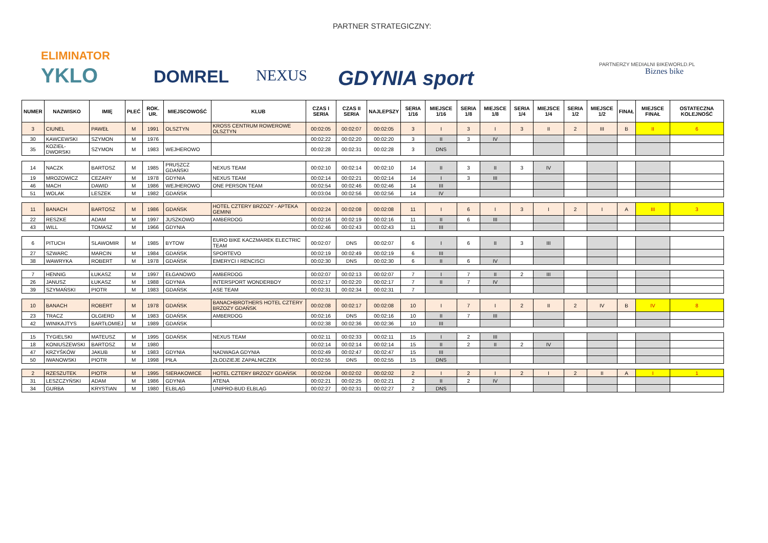PARTNER STRATEGICZNY:
ELIMINATOR
YKLO
DOMREL NEXUS GDYNIA sport
PARTNERZY MEDIALNI BIKEWORLD.PL
Biznes bike
| NUMER | NAZWISKO | IMIĘ | PŁEĆ | ROK. UR. | MIEJSCOWOŚĆ | KLUB | CZAS I SERIA | CZAS II SERIA | NAJLEPSZY | SERIA 1/16 | MIEJSCE 1/16 | SERIA 1/8 | MIEJSCE 1/8 | SERIA 1/4 | MIEJSCE 1/4 | SERIA 1/2 | MIEJSCE 1/2 | FINAŁ | MIEJSCE FINAŁ | OSTATECZNA KOLEJNOŚĆ |
| --- | --- | --- | --- | --- | --- | --- | --- | --- | --- | --- | --- | --- | --- | --- | --- | --- | --- | --- | --- | --- |
| 3 | CIUNEL | PAWEŁ | M | 1991 | OLSZTYN | KROSS CENTRUM ROWEROWE OLSZTYN | 00:02:05 | 00:02:07 | 00:02:05 | 3 | I | 3 | I | 3 | II | 2 | III | B | II | 6 |
| 30 | KAWCEWSKI | SZYMON | M | 1976 | | | 00:02:22 | 00:02:20 | 00:02:20 | 3 | II | 3 | IV | | | | | | | |
| 35 | KOZIEŁ-DWORSKI | SZYMON | M | 1983 | WEJHEROWO | | 00:02:28 | 00:02:31 | 00:02:28 | 3 | DNS | | | | | | | | | |
| 14 | NACZK | BARTOSZ | M | 1985 | PRUSZCZ GDAŃSKI | NEXUS TEAM | 00:02:10 | 00:02:14 | 00:02:10 | 14 | II | 3 | II | 3 | IV | | | | | |
| 19 | MROZOWICZ | CEZARY | M | 1978 | GDYNIA | NEXUS TEAM | 00:02:14 | 00:02:21 | 00:02:14 | 14 | I | 3 | III | | | | | | | |
| 46 | MACH | DAWID | M | 1986 | WEJHEROWO | ONE PERSON TEAM | 00:02:54 | 00:02:46 | 00:02:46 | 14 | III | | | | | | | | | |
| 51 | WOLAK | LESZEK | M | 1982 | GDAŃSK | | 00:03:04 | 00:02:56 | 00:02:56 | 14 | IV | | | | | | | | | |
| 11 | BANACH | BARTOSZ | M | 1986 | GDAŃSK | HOTEL CZTERY BRZOZY - APTEKA GEMINI | 00:02:24 | 00:02:08 | 00:02:08 | 11 | I | 6 | I | 3 | I | 2 | I | A | III | 3 |
| 22 | RESZKE | ADAM | M | 1997 | JUSZKOWO | AMBERDOG | 00:02:16 | 00:02:19 | 00:02:16 | 11 | II | 6 | III | | | | | | | |
| 43 | WILL | TOMASZ | M | 1966 | GDYNIA | | 00:02:46 | 00:02:43 | 00:02:43 | 11 | III | | | | | | | | | |
| 6 | PITUCH | SLAWOMIR | M | 1985 | BYTOW | EURO BIKE KACZMAREK ELECTRIC TEAM | 00:02:07 | DNS | 00:02:07 | 6 | I | 6 | II | 3 | III | | | | | |
| 27 | SZWARC | MARCIN | M | 1984 | GDAŃSK | SPORTEVO | 00:02:19 | 00:02:49 | 00:02:19 | 6 | III | | | | | | | | | |
| 38 | WAWRYKA | ROBERT | M | 1978 | GDAŃSK | EMERYCI I RENCISCI | 00:02:30 | DNS | 00:02:30 | 6 | II | 6 | IV | | | | | | | |
| 7 | HENNIG | ŁUKASZ | M | 1997 | EŁGANOWO | AMBERDOG | 00:02:07 | 00:02:13 | 00:02:07 | 7 | I | 7 | II | 2 | III | | | | | |
| 26 | JANUSZ | ŁUKASZ | M | 1988 | GDYNIA | INTERSPORT WONDERBOY | 00:02:17 | 00:02:20 | 00:02:17 | 7 | II | 7 | IV | | | | | | | |
| 39 | SZYMAŃSKI | PIOTR | M | 1983 | GDAŃSK | ASE TEAM | 00:02:31 | 00:02:34 | 00:02:31 | 7 | | | | | | | | | | |
| 10 | BANACH | ROBERT | M | 1978 | GDAŃSK | BANACHBROTHERS HOTEL CZTERY BRZOZY GDAŃSK | 00:02:08 | 00:02:17 | 00:02:08 | 10 | I | 7 | I | 2 | II | 2 | IV | B | IV | 8 |
| 23 | TRACZ | OLGIERD | M | 1983 | GDAŃSK | AMBERDOG | 00:02:16 | DNS | 00:02:16 | 10 | II | 7 | III | | | | | | | |
| 42 | WINIKAJTYS | BARTŁOMIEJ | M | 1989 | GDAŃSK | | 00:02:38 | 00:02:36 | 00:02:36 | 10 | III | | | | | | | | | |
| 15 | TYGIELSKI | MATEUSZ | M | 1995 | GDAŃSK | NEXUS TEAM | 00:02:11 | 00:02:33 | 00:02:11 | 15 | I | 2 | III | | | | | | | |
| 18 | KONIUSZEWSKI | BARTOSZ | M | 1980 | | | 00:02:14 | 00:02:14 | 00:02:14 | 15 | II | 2 | II | 2 | IV | | | | | |
| 47 | KRZYŚKÓW | JAKUB | M | 1983 | GDYNIA | NADWAGA GDYNIA | 00:02:49 | 00:02:47 | 00:02:47 | 15 | III | | | | | | | | | |
| 50 | IWANOWSKI | PIOTR | M | 1998 | PIŁA | ZŁODZIEJE ZAPALNICZEK | 00:02:55 | DNS | 00:02:55 | 15 | DNS | | | | | | | | | |
| 2 | RZESZUTEK | PIOTR | M | 1995 | SIERAKOWICE | HOTEL CZTERY BRZOZY GDAŃSK | 00:02:04 | 00:02:02 | 00:02:02 | 2 | I | 2 | I | 2 | I | 2 | II | A | I | 1 |
| 31 | LESZCZYŃSKI | ADAM | M | 1986 | GDYNIA | ATENA | 00:02:21 | 00:02:25 | 00:02:21 | 2 | II | 2 | IV | | | | | | | |
| 34 | GURBA | KRYSTIAN | M | 1980 | ELBLĄG | UNIPRO-BUD ELBLĄG | 00:02:27 | 00:02:31 | 00:02:27 | 2 | DNS | | | | | | | | | |